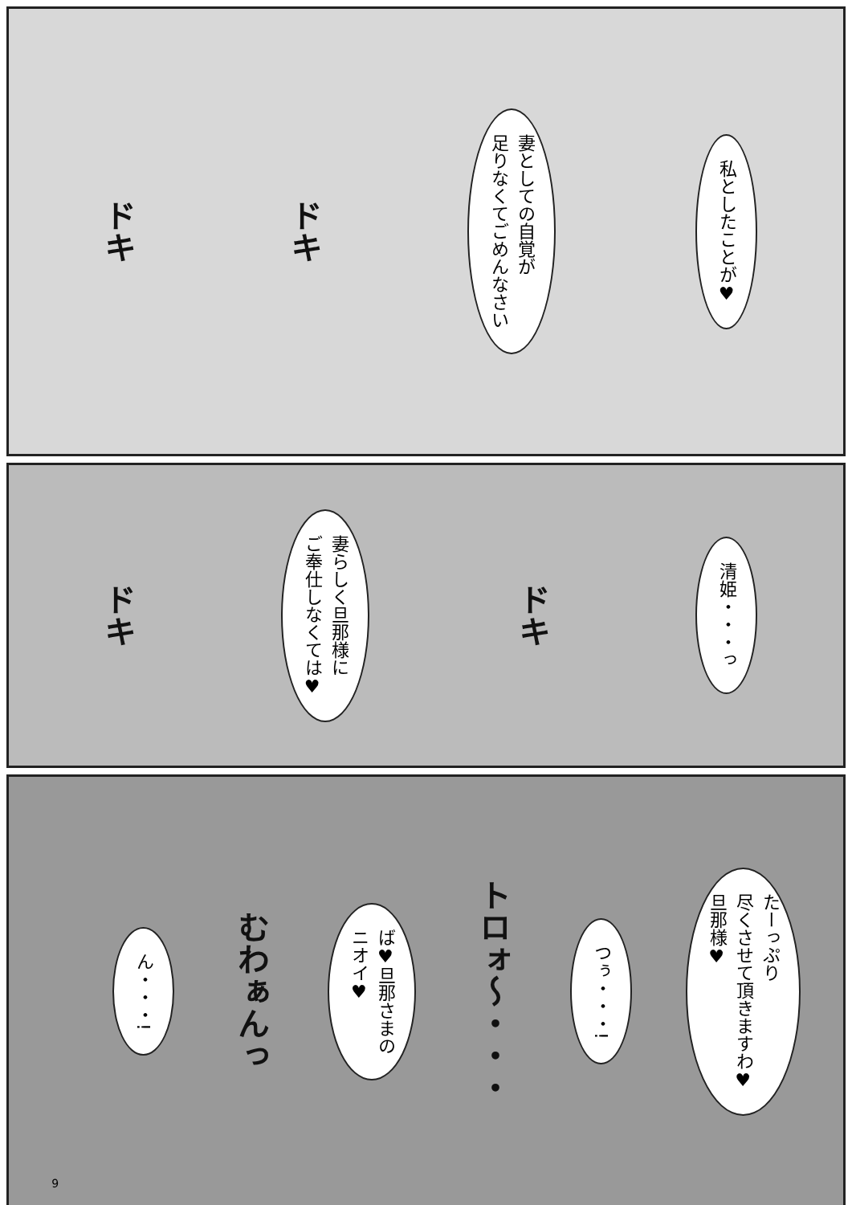ドキ
ドキ
妻としての自覚が
足りなくてごめんなさい
私としたことが♥
ドキ
妻らしく旦那様に
ご奉仕しなくては♥
ドキ
清姫・・・っ
9
ん・・・!
むわぁんっ
ば♥旦那さまの
ニオイ♥
トロォ〜・・・
つぅ・・・!
たーっぷり
尽くさせて頂きますわ♥
旦那様♥